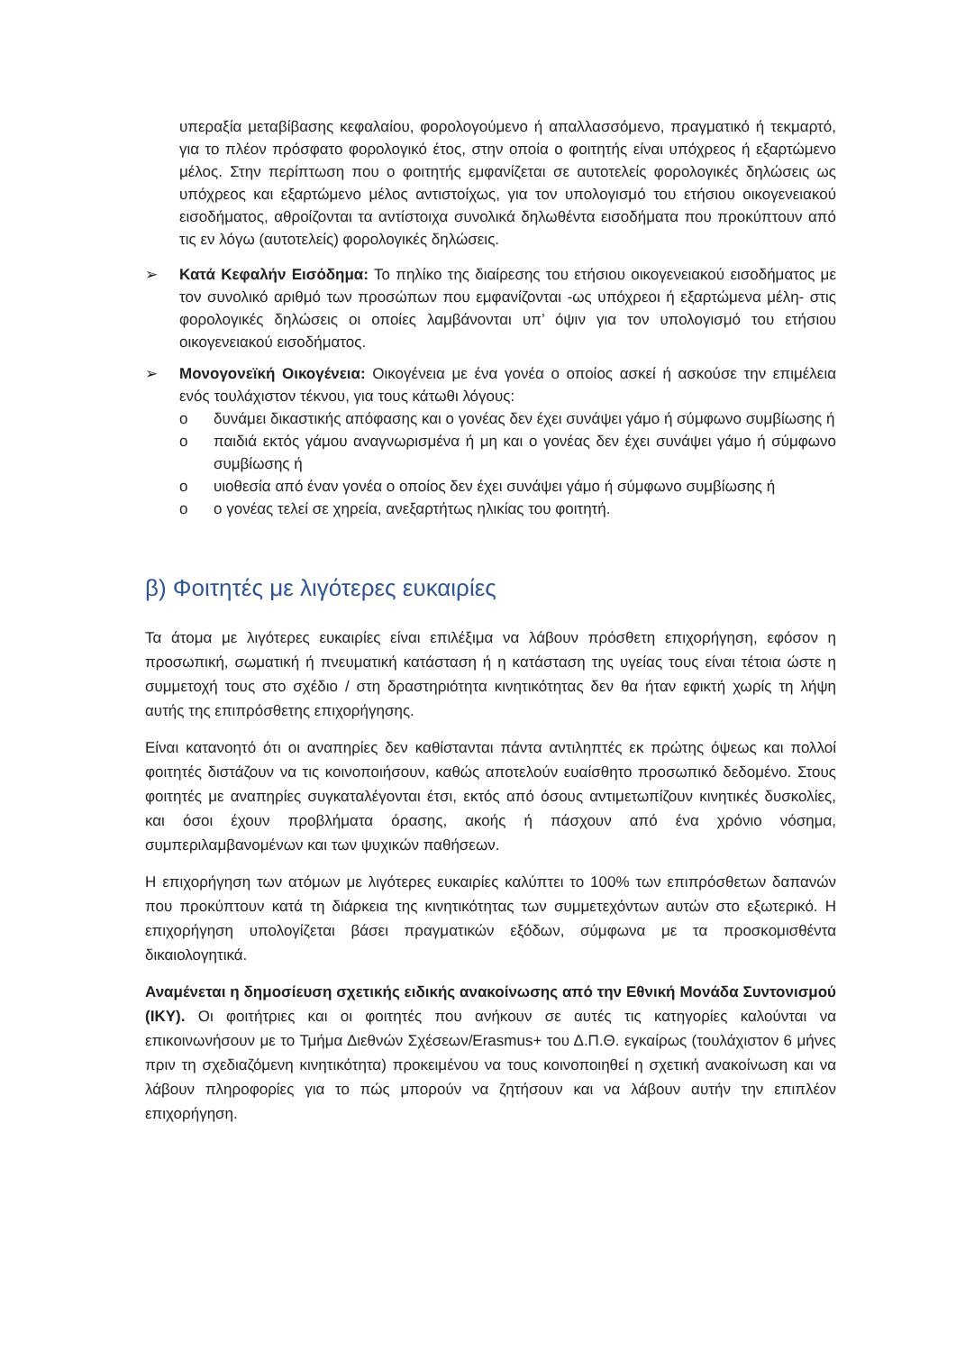υπεραξία μεταβίβασης κεφαλαίου, φορολογούμενο ή απαλλασσόμενο, πραγματικό ή τεκμαρτό, για το πλέον πρόσφατο φορολογικό έτος, στην οποία ο φοιτητής είναι υπόχρεος ή εξαρτώμενο μέλος. Στην περίπτωση που ο φοιτητής εμφανίζεται σε αυτοτελείς φορολογικές δηλώσεις ως υπόχρεος και εξαρτώμενο μέλος αντιστοίχως, για τον υπολογισμό του ετήσιου οικογενειακού εισοδήματος, αθροίζονται τα αντίστοιχα συνολικά δηλωθέντα εισοδήματα που προκύπτουν από τις εν λόγω (αυτοτελείς) φορολογικές δηλώσεις.
➢ Κατά Κεφαλήν Εισόδημα: Το πηλίκο της διαίρεσης του ετήσιου οικογενειακού εισοδήματος με τον συνολικό αριθμό των προσώπων που εμφανίζονται -ως υπόχρεοι ή εξαρτώμενα μέλη- στις φορολογικές δηλώσεις οι οποίες λαμβάνονται υπ’ όψιν για τον υπολογισμό του ετήσιου οικογενειακού εισοδήματος.
➢ Μονογονεϊκή Οικογένεια: Οικογένεια με ένα γονέα ο οποίος ασκεί ή ασκούσε την επιμέλεια ενός τουλάχιστον τέκνου, για τους κάτωθι λόγους:
o δυνάμει δικαστικής απόφασης και ο γονέας δεν έχει συνάψει γάμο ή σύμφωνο συμβίωσης ή
o παιδιά εκτός γάμου αναγνωρισμένα ή μη και ο γονέας δεν έχει συνάψει γάμο ή σύμφωνο συμβίωσης ή
o υιοθεσία από έναν γονέα ο οποίος δεν έχει συνάψει γάμο ή σύμφωνο συμβίωσης ή
o ο γονέας τελεί σε χηρεία, ανεξαρτήτως ηλικίας του φοιτητή.
β) Φοιτητές με λιγότερες ευκαιρίες
Τα άτομα με λιγότερες ευκαιρίες είναι επιλέξιμα να λάβουν πρόσθετη επιχορήγηση, εφόσον η προσωπική, σωματική ή πνευματική κατάσταση ή η κατάσταση της υγείας τους είναι τέτοια ώστε η συμμετοχή τους στο σχέδιο / στη δραστηριότητα κινητικότητας δεν θα ήταν εφικτή χωρίς τη λήψη αυτής της επιπρόσθετης επιχορήγησης.
Είναι κατανοητό ότι οι αναπηρίες δεν καθίστανται πάντα αντιληπτές εκ πρώτης όψεως και πολλοί φοιτητές διστάζουν να τις κοινοποιήσουν, καθώς αποτελούν ευαίσθητο προσωπικό δεδομένο. Στους φοιτητές με αναπηρίες συγκαταλέγονται έτσι, εκτός από όσους αντιμετωπίζουν κινητικές δυσκολίες, και όσοι έχουν προβλήματα όρασης, ακοής ή πάσχουν από ένα χρόνιο νόσημα, συμπεριλαμβανομένων και των ψυχικών παθήσεων.
Η επιχορήγηση των ατόμων με λιγότερες ευκαιρίες καλύπτει το 100% των επιπρόσθετων δαπανών που προκύπτουν κατά τη διάρκεια της κινητικότητας των συμμετεχόντων αυτών στο εξωτερικό. Η επιχορήγηση υπολογίζεται βάσει πραγματικών εξόδων, σύμφωνα με τα προσκομισθέντα δικαιολογητικά.
Αναμένεται η δημοσίευση σχετικής ειδικής ανακοίνωσης από την Εθνική Μονάδα Συντονισμού (ΙΚΥ). Οι φοιτήτριες και οι φοιτητές που ανήκουν σε αυτές τις κατηγορίες καλούνται να επικοινωνήσουν με το Τμήμα Διεθνών Σχέσεων/Erasmus+ του Δ.Π.Θ. εγκαίρως (τουλάχιστον 6 μήνες πριν τη σχεδιαζόμενη κινητικότητα) προκειμένου να τους κοινοποιηθεί η σχετική ανακοίνωση και να λάβουν πληροφορίες για το πώς μπορούν να ζητήσουν και να λάβουν αυτήν την επιπλέον επιχορήγηση.